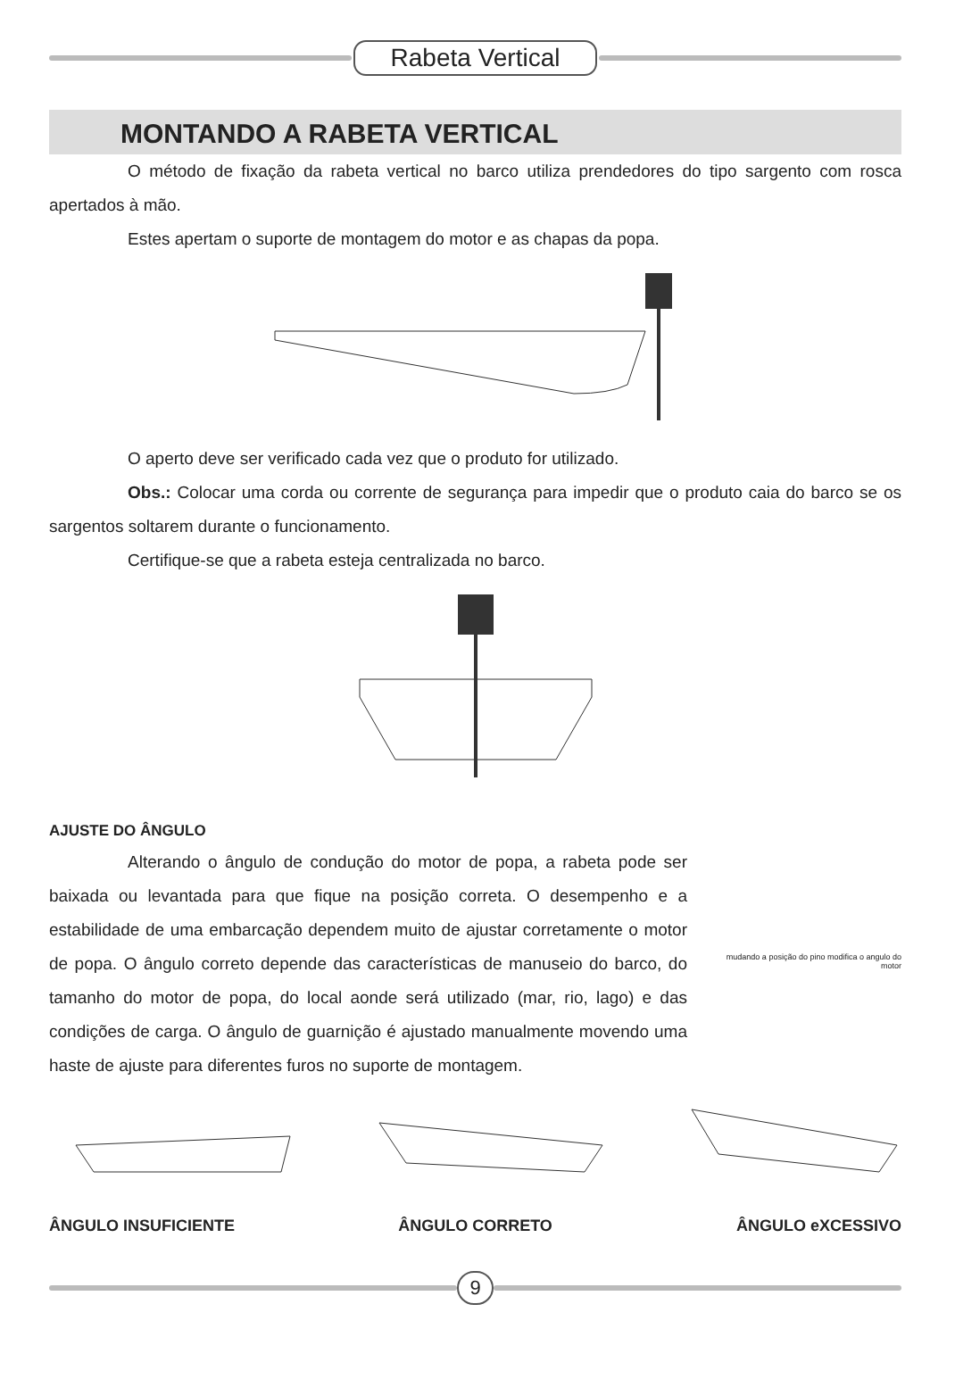Rabeta Vertical
MONTANDO A RABETA VERTICAL
O método de fixação da rabeta vertical no barco utiliza prendedores do tipo sargento com rosca apertados à mão.
Estes apertam o suporte de montagem do motor e as chapas da popa.
O aperto deve ser verificado cada vez que o produto for utilizado.
Obs.: Colocar uma corda ou corrente de segurança para impedir que o produto caia do barco se os sargentos soltarem durante o funcionamento.
Certifique-se que a rabeta esteja centralizada no barco.
AJUSTE DO ÂNGULO
Alterando o ângulo de condução do motor de popa, a rabeta pode ser baixada ou levantada para que fique na posição correta. O desempenho e a estabilidade de uma embarcação dependem muito de ajustar corretamente o motor de popa. O ângulo correto depende das características de manuseio do barco, do tamanho do motor de popa, do local aonde será utilizado (mar, rio, lago) e das condições de carga. O ângulo de guarnição é ajustado manualmente movendo uma haste de ajuste para diferentes furos no suporte de montagem.
mudando a posição do pino modifica o angulo do motor
ÂNGULO INSUFICIENTE ÂNGULO CORRETO ÂNGULO eXCESSIVO
9